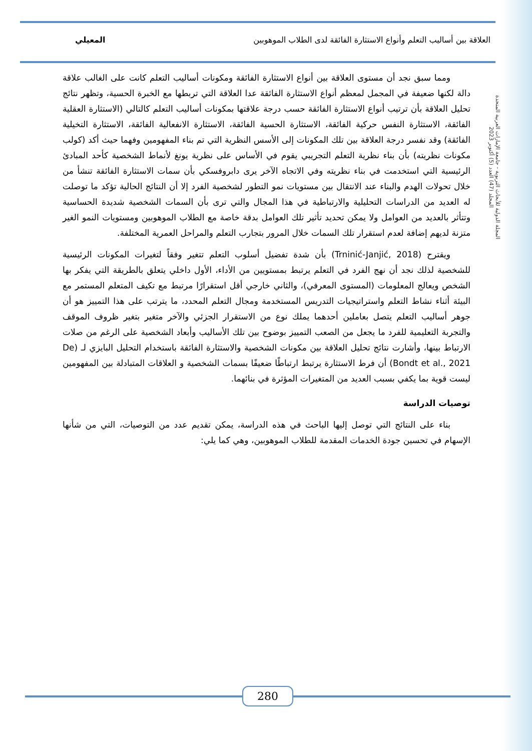العلاقة بين أساليب التعلم وأنواع الاستثارة الفائقة لدى الطلاب الموهوبين المعيلي
المجلة الدولية للأبحاث التربوية - جامعة الإمارات العربية المتحدة
المجلد (47) العدد (5) أكتوبر 2023
ومما سبق نجد أن مستوى العلاقة بين أنواع الاستثارة الفائقة ومكونات أساليب التعلم كانت على الغالب علاقة دالة لكنها ضعيفة في المجمل لمعظم أنواع الاستثارة الفائقة عدا العلاقة التي تربطها مع الخبرة الحسية، وتظهر نتائج تحليل العلاقة بأن ترتيب أنواع الاستثارة الفائقة حسب درجة علاقتها بمكونات أساليب التعلم كالتالي (الاستثارة العقلية الفائقة، الاستثارة النفس حركية الفائقة، الاستثارة الحسية الفائقة، الاستثارة الانفعالية الفائقة، الاستثارة التخيلية الفائقة) وقد نفسر درجة العلاقة بين تلك المكونات إلى الأسس النظرية التي تم بناء المفهومين وفهما حيث أكد (كولب مكونات نظريته) بأن بناء نظرية التعلم التجريبي يقوم في الأساس على نظرية يونغ لأنماط الشخصية كأحد المبادئ الرئيسية التي استخدمت في بناء نظريته وفي الاتجاه الآخر يرى دابروفسكي بأن سمات الاستثارة الفائقة تنشأ من خلال تحولات الهدم والبناء عند الانتقال بين مستويات نمو التطور لشخصية الفرد إلا أن النتائج الحالية تؤكد ما توصلت له العديد من الدراسات التحليلية والارتباطية في هذا المجال والتي ترى بأن السمات الشخصية شديدة الحساسية وتتأثر بالعديد من العوامل ولا يمكن تحديد تأثير تلك العوامل بدقة خاصة مع الطلاب الموهوبين ومستويات النمو الغير متزنة لديهم إضافة لعدم استقرار تلك السمات خلال المرور بتجارب التعلم والمراحل العمرية المختلفة.
ويقترح (Trninić-Janjić, 2018) بأن شدة تفضيل أسلوب التعلم تتغير وفقاً لتغيرات المكونات الرئيسية للشخصية لذلك نجد أن نهج الفرد في التعلم يرتبط بمستويين من الأداء، الأول داخلي يتعلق بالطريقة التي يفكر بها الشخص ويعالج المعلومات (المستوى المعرفي)، والثاني خارجي أقل استقرارًا مرتبط مع تكيف المتعلم المستمر مع البيئة أثناء نشاط التعلم واستراتيجيات التدريس المستخدمة ومجال التعلم المحدد، ما يترتب على هذا التمييز هو أن جوهر أساليب التعلم يتصل بعاملين أحدهما يملك نوع من الاستقرار الجزئي والآخر متغير بتغير ظروف الموقف والتجربة التعليمية للفرد ما يجعل من الصعب التمييز بوضوح بين تلك الأساليب وأبعاد الشخصية على الرغم من صلات الارتباط بينها، وأشارت نتائج تحليل العلاقة بين مكونات الشخصية والاستثارة الفائقة باستخدام التحليل البايزي لـ (De Bondt et al., 2021) أن فرط الاستثارة يرتبط ارتباطًا ضعيفًا بسمات الشخصية و العلاقات المتبادلة بين المفهومين ليست قوية بما يكفي بسبب العديد من المتغيرات المؤثرة في بنائهما.
توصيات الدراسة
بناء على النتائج التي توصل إليها الباحث في هذه الدراسة، يمكن تقديم عدد من التوصيات، التي من شأنها الإسهام في تحسين جودة الخدمات المقدمة للطلاب الموهوبين، وهي كما يلي:
280